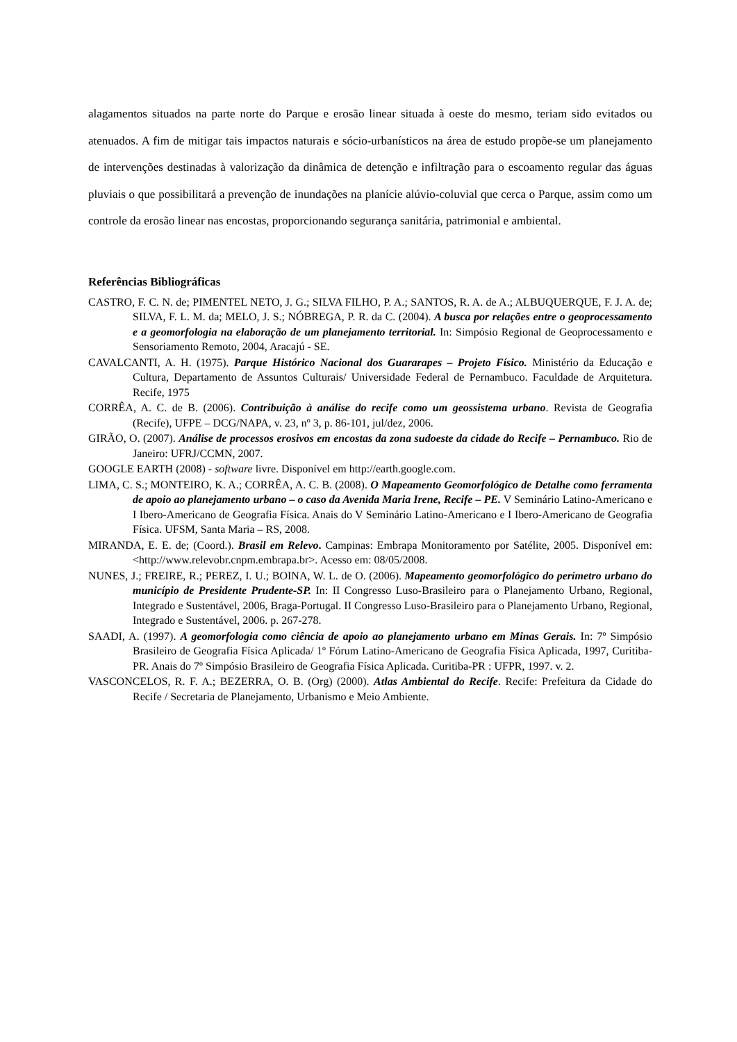alagamentos situados na parte norte do Parque e erosão linear situada à oeste do mesmo, teriam sido evitados ou atenuados. A fim de mitigar tais impactos naturais e sócio-urbanísticos na área de estudo propõe-se um planejamento de intervenções destinadas à valorização da dinâmica de detenção e infiltração para o escoamento regular das águas pluviais o que possibilitará a prevenção de inundações na planície alúvio-coluvial que cerca o Parque, assim como um controle da erosão linear nas encostas, proporcionando segurança sanitária, patrimonial e ambiental.
Referências Bibliográficas
CASTRO, F. C. N. de; PIMENTEL NETO, J. G.; SILVA FILHO, P. A.; SANTOS, R. A. de A.; ALBUQUERQUE, F. J. A. de; SILVA, F. L. M. da; MELO, J. S.; NÓBREGA, P. R. da C. (2004). A busca por relações entre o geoprocessamento e a geomorfologia na elaboração de um planejamento territorial. In: Simpósio Regional de Geoprocessamento e Sensoriamento Remoto, 2004, Aracajú - SE.
CAVALCANTI, A. H. (1975). Parque Histórico Nacional dos Guararapes – Projeto Físico. Ministério da Educação e Cultura, Departamento de Assuntos Culturais/ Universidade Federal de Pernambuco. Faculdade de Arquitetura. Recife, 1975
CORRÊA, A. C. de B. (2006). Contribuição à análise do recife como um geossistema urbano. Revista de Geografia (Recife), UFPE – DCG/NAPA, v. 23, nº 3, p. 86-101, jul/dez, 2006.
GIRÃO, O. (2007). Análise de processos erosivos em encostas da zona sudoeste da cidade do Recife – Pernambuco. Rio de Janeiro: UFRJ/CCMN, 2007.
GOOGLE EARTH (2008) - software livre. Disponível em http://earth.google.com.
LIMA, C. S.; MONTEIRO, K. A.; CORRÊA, A. C. B. (2008). O Mapeamento Geomorfológico de Detalhe como ferramenta de apoio ao planejamento urbano – o caso da Avenida Maria Irene, Recife – PE. V Seminário Latino-Americano e I Ibero-Americano de Geografia Física. Anais do V Seminário Latino-Americano e I Ibero-Americano de Geografia Física. UFSM, Santa Maria – RS, 2008.
MIRANDA, E. E. de; (Coord.). Brasil em Relevo. Campinas: Embrapa Monitoramento por Satélite, 2005. Disponível em: <http://www.relevobr.cnpm.embrapa.br>. Acesso em: 08/05/2008.
NUNES, J.; FREIRE, R.; PEREZ, I. U.; BOINA, W. L. de O. (2006). Mapeamento geomorfológico do perímetro urbano do município de Presidente Prudente-SP. In: II Congresso Luso-Brasileiro para o Planejamento Urbano, Regional, Integrado e Sustentável, 2006, Braga-Portugal. II Congresso Luso-Brasileiro para o Planejamento Urbano, Regional, Integrado e Sustentável, 2006. p. 267-278.
SAADI, A. (1997). A geomorfologia como ciência de apoio ao planejamento urbano em Minas Gerais. In: 7º Simpósio Brasileiro de Geografia Física Aplicada/ 1º Fórum Latino-Americano de Geografia Física Aplicada, 1997, Curitiba-PR. Anais do 7º Simpósio Brasileiro de Geografia Física Aplicada. Curitiba-PR : UFPR, 1997. v. 2.
VASCONCELOS, R. F. A.; BEZERRA, O. B. (Org) (2000). Atlas Ambiental do Recife. Recife: Prefeitura da Cidade do Recife / Secretaria de Planejamento, Urbanismo e Meio Ambiente.